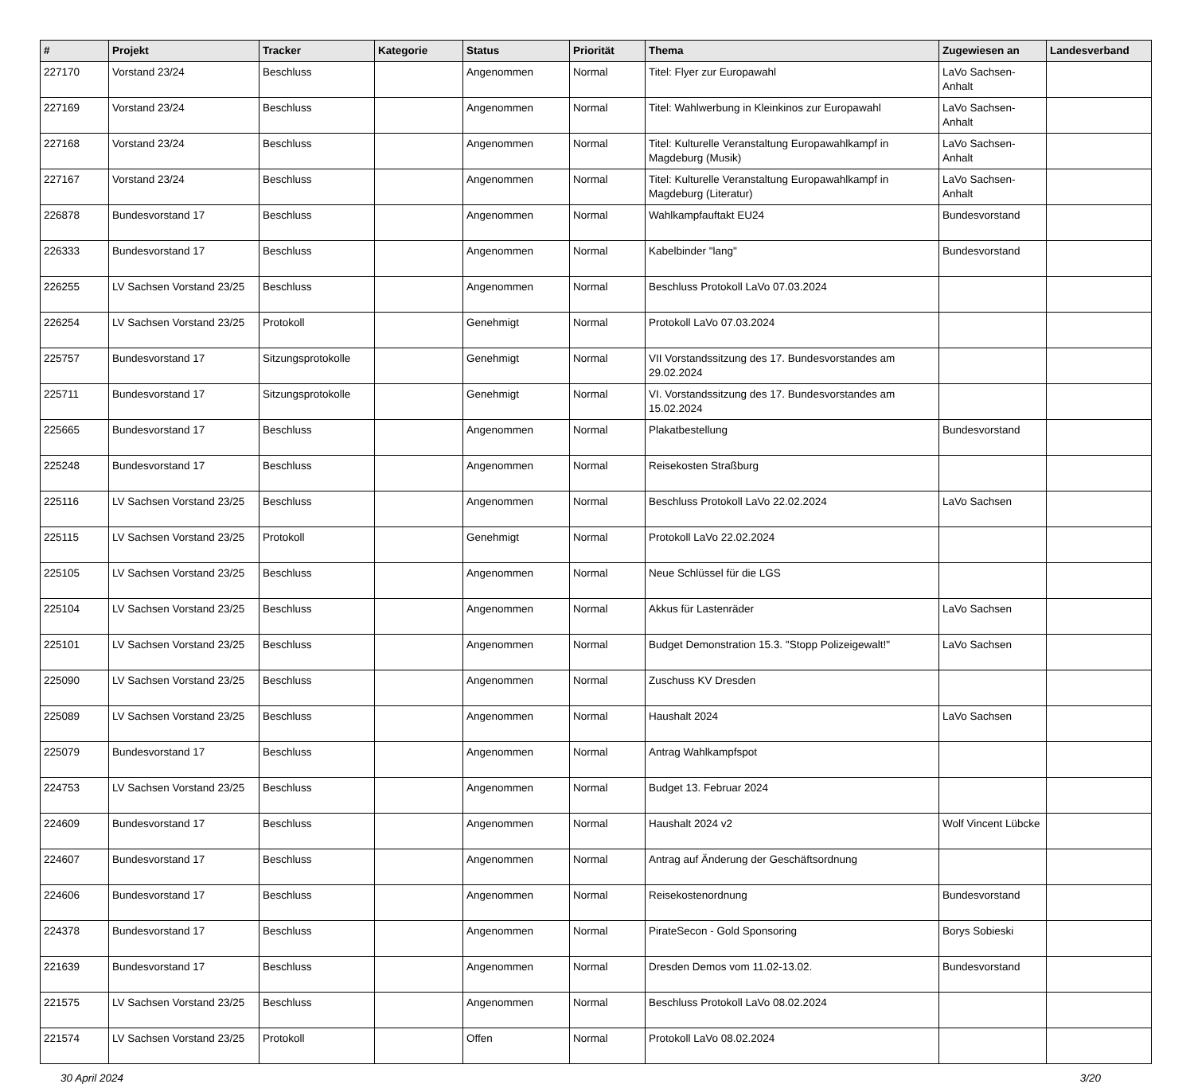| # | Projekt | Tracker | Kategorie | Status | Priorität | Thema | Zugewiesen an | Landesverband |
| --- | --- | --- | --- | --- | --- | --- | --- | --- |
| 227170 | Vorstand 23/24 | Beschluss | | Angenommen | Normal | Titel: Flyer zur Europawahl | LaVo Sachsen-Anhalt | |
| 227169 | Vorstand 23/24 | Beschluss | | Angenommen | Normal | Titel: Wahlwerbung in Kleinkinos zur Europawahl | LaVo Sachsen-Anhalt | |
| 227168 | Vorstand 23/24 | Beschluss | | Angenommen | Normal | Titel: Kulturelle Veranstaltung Europawahlkampf in Magdeburg (Musik) | LaVo Sachsen-Anhalt | |
| 227167 | Vorstand 23/24 | Beschluss | | Angenommen | Normal | Titel: Kulturelle Veranstaltung Europawahlkampf in Magdeburg (Literatur) | LaVo Sachsen-Anhalt | |
| 226878 | Bundesvorstand 17 | Beschluss | | Angenommen | Normal | Wahlkampfauftakt EU24 | Bundesvorstand | |
| 226333 | Bundesvorstand 17 | Beschluss | | Angenommen | Normal | Kabelbinder "lang" | Bundesvorstand | |
| 226255 | LV Sachsen Vorstand 23/25 | Beschluss | | Angenommen | Normal | Beschluss Protokoll LaVo 07.03.2024 | | |
| 226254 | LV Sachsen Vorstand 23/25 | Protokoll | | Genehmigt | Normal | Protokoll LaVo 07.03.2024 | | |
| 225757 | Bundesvorstand 17 | Sitzungsprotokolle | | Genehmigt | Normal | VII Vorstandssitzung des 17. Bundesvorstandes am 29.02.2024 | | |
| 225711 | Bundesvorstand 17 | Sitzungsprotokolle | | Genehmigt | Normal | VI. Vorstandssitzung des 17. Bundesvorstandes am 15.02.2024 | | |
| 225665 | Bundesvorstand 17 | Beschluss | | Angenommen | Normal | Plakatbestellung | Bundesvorstand | |
| 225248 | Bundesvorstand 17 | Beschluss | | Angenommen | Normal | Reisekosten Straßburg | | |
| 225116 | LV Sachsen Vorstand 23/25 | Beschluss | | Angenommen | Normal | Beschluss Protokoll LaVo 22.02.2024 | LaVo Sachsen | |
| 225115 | LV Sachsen Vorstand 23/25 | Protokoll | | Genehmigt | Normal | Protokoll LaVo 22.02.2024 | | |
| 225105 | LV Sachsen Vorstand 23/25 | Beschluss | | Angenommen | Normal | Neue Schlüssel für die LGS | | |
| 225104 | LV Sachsen Vorstand 23/25 | Beschluss | | Angenommen | Normal | Akkus für Lastenräder | LaVo Sachsen | |
| 225101 | LV Sachsen Vorstand 23/25 | Beschluss | | Angenommen | Normal | Budget Demonstration 15.3. "Stopp Polizeigewalt!" | LaVo Sachsen | |
| 225090 | LV Sachsen Vorstand 23/25 | Beschluss | | Angenommen | Normal | Zuschuss KV Dresden | | |
| 225089 | LV Sachsen Vorstand 23/25 | Beschluss | | Angenommen | Normal | Haushalt 2024 | LaVo Sachsen | |
| 225079 | Bundesvorstand 17 | Beschluss | | Angenommen | Normal | Antrag Wahlkampfspot | | |
| 224753 | LV Sachsen Vorstand 23/25 | Beschluss | | Angenommen | Normal | Budget 13. Februar 2024 | | |
| 224609 | Bundesvorstand 17 | Beschluss | | Angenommen | Normal | Haushalt 2024 v2 | Wolf Vincent Lübcke | |
| 224607 | Bundesvorstand 17 | Beschluss | | Angenommen | Normal | Antrag auf Änderung der Geschäftsordnung | | |
| 224606 | Bundesvorstand 17 | Beschluss | | Angenommen | Normal | Reisekostenordnung | Bundesvorstand | |
| 224378 | Bundesvorstand 17 | Beschluss | | Angenommen | Normal | PirateSecon - Gold Sponsoring | Borys Sobieski | |
| 221639 | Bundesvorstand 17 | Beschluss | | Angenommen | Normal | Dresden Demos vom 11.02-13.02. | Bundesvorstand | |
| 221575 | LV Sachsen Vorstand 23/25 | Beschluss | | Angenommen | Normal | Beschluss Protokoll LaVo 08.02.2024 | | |
| 221574 | LV Sachsen Vorstand 23/25 | Protokoll | | Offen | Normal | Protokoll LaVo 08.02.2024 | | |
30 April 2024 3/20